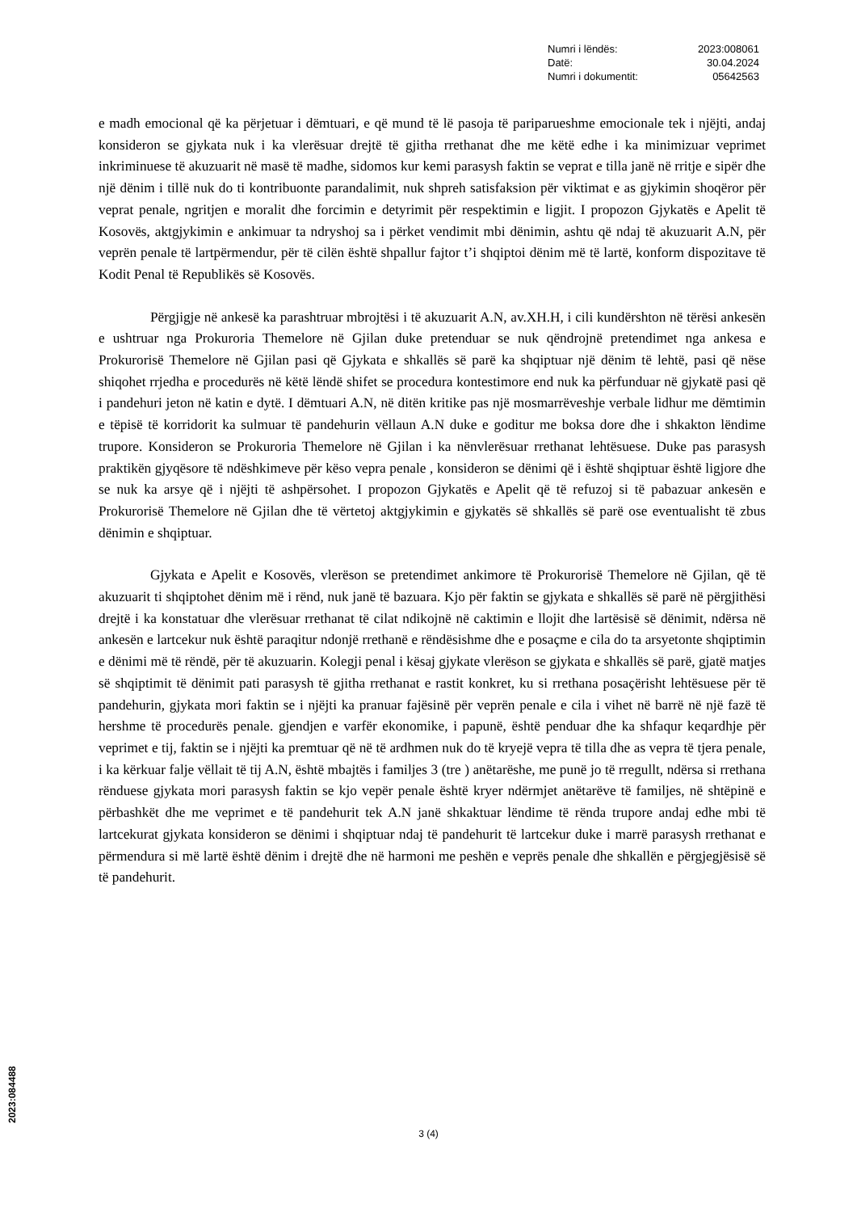| Numri i lëndës: | 2023:008061 |
| Datë: | 30.04.2024 |
| Numri i dokumentit: | 05642563 |
e madh emocional që ka përjetuar i dëmtuari, e që mund të lë pasoja të pariparueshme emocionale tek i njëjti, andaj konsideron se gjykata nuk i ka vlerësuar drejtë të gjitha rrethanat dhe me këtë edhe i ka minimizuar veprimet inkriminuese të akuzuarit në masë të madhe, sidomos kur kemi parasysh faktin se veprat e tilla janë në rritje e sipër dhe një dënim i tillë nuk do ti kontribuonte parandalimit, nuk shpreh satisfaksion për viktimat e as gjykimin shoqëror për veprat penale, ngritjen e moralit dhe forcimin e detyrimit për respektimin e ligjit. I propozon Gjykatës e Apelit të Kosovës, aktgjykimin e ankimuar ta ndryshoj sa i përket vendimit mbi dënimin, ashtu që ndaj të akuzuarit A.N, për veprën penale të lartpërmendur, për të cilën është shpallur fajtor t’i shqiptoi dënim më të lartë, konform dispozitave të Kodit Penal të Republikës së Kosovës.
Përgjigje në ankesë ka parashtruar mbrojtësi i të akuzuarit A.N, av.XH.H, i cili kundërshton në tërësi ankesën e ushtruar nga Prokuroria Themelore në Gjilan duke pretenduar se nuk qëndrojnë pretendimet nga ankesa e Prokurorisë Themelore në Gjilan pasi që Gjykata e shkallës së parë ka shqiptuar një dënim të lehtë, pasi që nëse shiqohet rrjedha e procedurës në këtë lëndë shifet se procedura kontestimore end nuk ka përfunduar në gjykatë pasi që i pandehuri jeton në katin e dytë. I dëmtuari A.N, në ditën kritike pas një mosmarrëveshje verbale lidhur me dëmtimin e tëpisë të korridorit ka sulmuar të pandehurin vëllaun A.N duke e goditur me boksa dore dhe i shkakton lëndime trupore. Konsideron se Prokuroria Themelore në Gjilan i ka nënvlerësuar rrethanat lehtësuese. Duke pas parasysh praktikën gjyqësore të ndëshkimeve për këso vepra penale , konsideron se dënimi që i është shqiptuar është ligjore dhe se nuk ka arsye që i njëjti të ashpërsohet. I propozon Gjykatës e Apelit që të refuzoj si të pabazuar ankesën e Prokurorisë Themelore në Gjilan dhe të vërtetoj aktgjykimin e gjykatës së shkallës së parë ose eventualisht të zbus dënimin e shqiptuar.
Gjykata e Apelit e Kosovës, vlerëson se pretendimet ankimore të Prokurorisë Themelore në Gjilan, që të akuzuarit ti shqiptohet dënim më i rënd, nuk janë të bazuara. Kjo për faktin se gjykata e shkallës së parë në përgjithësi drejtë i ka konstatuar dhe vlerësuar rrethanat të cilat ndikojnë në caktimin e llojit dhe lartësisë së dënimit, ndërsa në ankesën e lartcekur nuk është paraqitur ndonjë rrethanë e rëndësishme dhe e posaçme e cila do ta arsyetonte shqiptimin e dënimi më të rëndë, për të akuzuarin. Kolegji penal i kësaj gjykate vlerëson se gjykata e shkallës së parë, gjatë matjes së shqiptimit të dënimit pati parasysh të gjitha rrethanat e rastit konkret, ku si rrethana posaçërisht lehtësuese për të pandehurin, gjykata mori faktin se i njëjti ka pranuar fajësinë për veprën penale e cila i vihet në barrë në një fazë të hershme të procedurës penale. gjendjen e varfër ekonomike, i papunë, është penduar dhe ka shfaqur keqardhje për veprimet e tij, faktin se i njëjti ka premtuar që në të ardhmen nuk do të kryejë vepra të tilla dhe as vepra të tjera penale, i ka kërkuar falje vëllait të tij A.N, është mbajtës i familjes 3 (tre ) anëtarëshe, me punë jo të rregullt, ndërsa si rrethana rënduese gjykata mori parasysh faktin se kjo vepër penale është kryer ndërmjet anëtarëve të familjes, në shtëpinë e përbashkët dhe me veprimet e të pandehurit tek A.N janë shkaktuar lëndime të rënda trupore andaj edhe mbi të lartcekurat gjykata konsideron se dënimi i shqiptuar ndaj të pandehurit të lartcekur duke i marrë parasysh rrethanat e përmendura si më lartë është dënim i drejtë dhe në harmoni me peshën e veprës penale dhe shkallën e përgjegjësisë së të pandehurit.
2023:084488
3 (4)